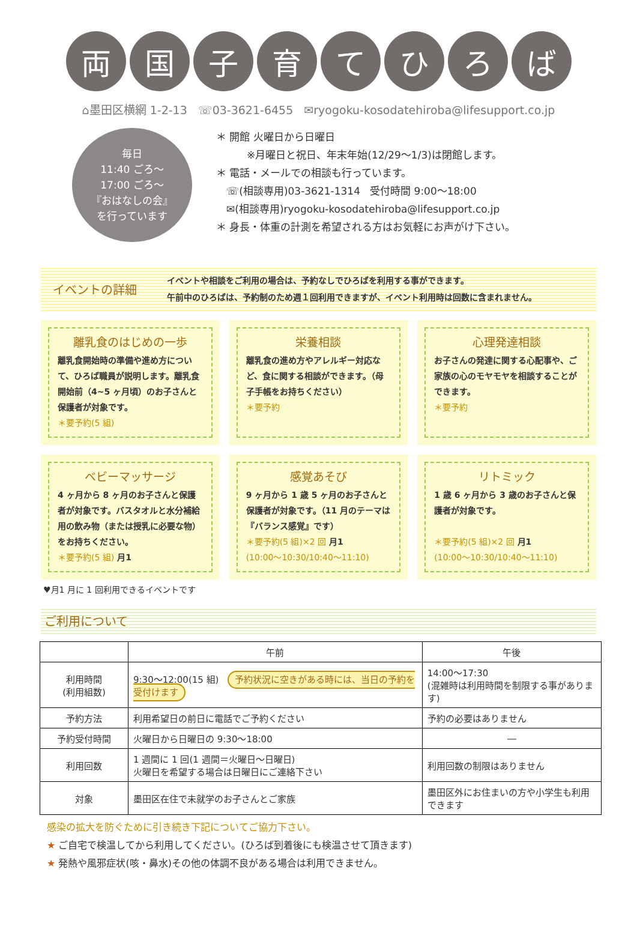両国子育てひろば
⌂墨田区横網 1-2-13 ☏03-3621-6455 ✉ryogoku-kosodatehiroba@lifesupport.co.jp
毎日
11:40 ごろ～
17:00 ごろ～
『おはなしの会』
を行っています
＊ 開館 火曜日から日曜日
   ※月曜日と祝日、年末年始(12/29～1/3)は閉館します。
＊ 電話・メールでの相談も行っています。
 ☏(相談専用)03-3621-1314 受付時間 9:00～18:00
 ✉(相談専用)ryogoku-kosodatehiroba@lifesupport.co.jp
＊ 身長・体重の計測を希望される方はお気軽にお声がけ下さい。
イベントの詳細
イベントや相談をご利用の場合は、予約なしでひろばを利用する事ができます。
午前中のひろばは、予約制のため週１回利用できますが、イベント利用時は回数に含まれません。
離乳食のはじめの一歩
離乳食開始時の準備や進め方について、ひろば職員が説明します。離乳食開始前（4~5 ヶ月頃）のお子さんと保護者が対象です。
＊要予約(5 組)
栄養相談
離乳食の進め方やアレルギー対応など、食に関する相談ができます。（母子手帳をお持ちください）
＊要予約
心理発達相談
お子さんの発達に関する心配事や、ご家族の心のモヤモヤを相談することができます。
＊要予約
ベビーマッサージ
4 ヶ月から 8 ヶ月のお子さんと保護者が対象です。バスタオルと水分補給用の飲み物（または授乳に必要な物）をお持ちください。
＊要予約(5 組) 月1
感覚あそび
9 ヶ月から 1 歳 5 ヶ月のお子さんと保護者が対象です。（11 月のテーマは『バランス感覚』です）
＊要予約(5 組)×2 回 月1
(10:00～10:30/10:40～11:10)
リトミック
1 歳 6 ヶ月から 3 歳のお子さんと保護者が対象です。
＊要予約(5 組)×2 回 月1
(10:00～10:30/10:40～11:10)
♥月1 月に 1 回利用できるイベントです
ご利用について
| | 午前 | 午後 |
| --- | --- | --- |
| 利用時間 (利用組数) | 9:30～12:00(15 組) 予約状況に空きがある時には、当日の予約を受付けます | 14:00～17:30 (混雑時は利用時間を制限する事があります) |
| 予約方法 | 利用希望日の前日に電話でご予約ください | 予約の必要はありません |
| 予約受付時間 | 火曜日から日曜日の 9:30～18:00 | ― |
| 利用回数 | 1 週間に 1 回(1 週間＝火曜日～日曜日) 火曜日を希望する場合は日曜日にご連絡下さい | 利用回数の制限はありません |
| 対象 | 墨田区在住で未就学のお子さんとご家族 | 墨田区外にお住まいの方や小学生も利用できます |
感染の拡大を防ぐために引き続き下記についてご協力下さい。
★ ご自宅で検温してから利用してください。(ひろば到着後にも検温させて頂きます)
★ 発熱や風邪症状(咳・鼻水)その他の体調不良がある場合は利用できません。